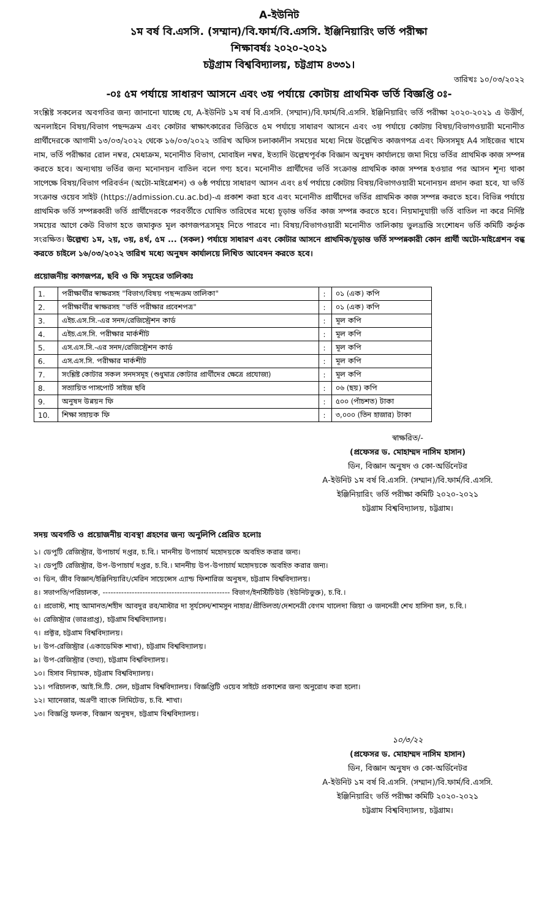A-ইউনিট
১ম বর্ষ বি.এসসি. (সম্মান)/বি.ফার্ম/বি.এসসি. ইঞ্জিনিয়ারিং ভর্তি পরীক্ষা
শিক্ষাবর্ষঃ ২০২০-২০২১
চট্টগ্রাম বিশ্ববিদ্যালয়, চট্টগ্রাম ৪৩৩১।
তারিখঃ ১০/০৩/২০২২
-০ঃ ৫ম পর্যায়ে সাধারণ আসনে এবং ৩য় পর্যায়ে কোটায় প্রাথমিক ভর্তি বিজ্ঞপ্তি ০ঃ-
সংশ্লিষ্ট সকলের অবগতির জন্য জানানো যাচ্ছে যে, A-ইউনিট ১ম বর্ষ বি.এসসি. (সম্মান)/বি.ফার্ম/বি.এসসি. ইঞ্জিনিয়ারিং ভর্তি পরীক্ষা ২০২০-২০২১ এ উত্তীর্ণ, অনলাইনে বিষয়/বিভাগ পছন্দক্রম এবং কোটার স্বাক্ষাৎকারের ভিত্তিতে ৫ম পর্যায়ে সাধারণ আসনে এবং ৩য় পর্যায়ে কোটায় বিষয়/বিভাগওয়ারী মনোনীত প্রার্থীদেরকে আগামী ১৩/০৩/২০২২ থেকে ১৬/০৩/২০২২ তারিখ অফিস চলাকালীন সময়ের মধ্যে নিম্নে উল্লেখিত কাজগপত্র এবং ফিসসমূহ A4 সাইজের খামে নাম, ভর্তি পরীক্ষার রোল নম্বর, মেধাক্রম, মনোনীত বিভাগ, মোবাইল নম্বর, ইত্যাদি উল্লেখপূর্বক বিজ্ঞান অনুষদ কার্যালয়ে জমা দিয়ে ভর্তির প্রাথমিক কাজ সম্পন্ন করতে হবে। অন্যথায় ভর্তির জন্য মনোনয়ন বাতিল বলে গণ্য হবে। মনোনীত প্রার্থীদের ভর্তি সংক্রান্ত প্রাথমিক কাজ সম্পন্ন হওয়ার পর আসন শূন্য থাকা সাপেক্ষে বিষয়/বিভাগ পরিবর্তন (অটো-মাইগ্রেশন) ও ৬ষ্ঠ পর্যায়ে সাধারণ আসন এবং ৪র্থ পর্যায়ে কোটায় বিষয়/বিভাগওয়ারী মনোনয়ন প্রদান করা হবে, যা ভর্তি সংক্রান্ত ওয়েব সাইট (https://admission.cu.ac.bd)-এ প্রকাশ করা হবে এবং মনোনীত প্রার্থীদের ভর্তির প্রাথমিক কাজ সম্পন্ন করতে হবে। বিভিন্ন পর্যায়ে প্রাথমিক ভর্তি সম্পন্নকারী ভর্তি প্রার্থীদেরকে পরবর্তীতে ঘোষিত তারিখের মধ্যে চূড়ান্ত ভর্তির কাজ সম্পন্ন করতে হবে। নিয়মানুযায়ী ভর্তি বাতিল না করে নির্দিষ্ট সময়ের আগে কেউ বিভাগ হতে জমাকৃত মূল কাগজপত্রসমূহ নিতে পারবে না। বিষয়/বিভাগওয়ারী মনোনীত তালিকায় ভুলভ্রান্তি সংশোধন ভর্তি কমিটি কর্তৃক সংরক্ষিত। উল্লেখ্য ১ম, ২য়, ৩য়, ৪র্থ, ৫ম ... (সকল) পর্যায়ে সাধারণ এবং কোটার আসনে প্রাথমিক/চূড়ান্ত ভর্তি সম্পন্নকারী কোন প্রার্থী অটো-মাইগ্রেশন বন্ধ করতে চাইলে ১৬/০৩/২০২২ তারিখ মধ্যে অনুষদ কার্যালয়ে লিখিত আবেদন করতে হবে।
প্রয়োজনীয় কাগজপত্র, ছবি ও ফি সমূহের তালিকাঃ
| 1. | পরীক্ষার্থীর স্বাক্ষরসহ "বিভাগ/বিষয় পছন্দক্রম তালিকা" | : | ০১ (এক) কপি |
| 2. | পরীক্ষার্থীর স্বাক্ষরসহ "ভর্তি পরীক্ষার প্রবেশপত্র" | : | ০১ (এক) কপি |
| 3. | এইচ.এস.সি.-এর সনদ/রেজিস্ট্রেশন কার্ড | : | মূল কপি |
| 4. | এইচ.এস.সি. পরীক্ষার মার্কশীট | : | মূল কপি |
| 5. | এস.এস.সি.-এর সনদ/রেজিস্ট্রেশন কার্ড | : | মূল কপি |
| 6. | এস.এস.সি. পরীক্ষার মার্কশীট | : | মূল কপি |
| 7. | সংশ্লিষ্ট কোটার সকল সনদসমূহ (শুধুমাত্র কোটার প্রার্থীদের ক্ষেত্রে প্রযোজ্য) | : | মূল কপি |
| 8. | সত্যায়িত পাসপোর্ট সাইজ ছবি | : | ০৬ (ছয়) কপি |
| 9. | অনুষদ উন্নয়ন ফি | : | ৫০০ (পাঁচশত) টাকা |
| 10. | শিক্ষা সহায়ক ফি | : | ৩,০০০ (তিন হাজার) টাকা |
স্বাক্ষরিত/-
(প্রফেসর ড. মোহাম্মদ নাসিম হাসান)
ডিন, বিজ্ঞান অনুষদ ও কো-অর্ডিনেটর
A-ইউনিট ১ম বর্ষ বি.এসসি. (সম্মান)/বি.ফার্ম/বি.এসসি.
ইঞ্জিনিয়ারিং ভর্তি পরীক্ষা কমিটি ২০২০-২০২১
চট্টগ্রাম বিশ্ববিদ্যালয়, চট্টগ্রাম।
সদয় অবগতি ও প্রয়োজনীয় ব্যবস্থা গ্রহণের জন্য অনুলিপি প্রেরিত হলোঃ
১। ডেপুটি রেজিস্ট্রার, উপাচার্য দপ্তর, চ.বি.। মাননীয় উপাচার্য মহোদয়কে অবহিত করার জন্য।
২। ডেপুটি রেজিস্ট্রার, উপ-উপাচার্য দপ্তর, চ.বি.। মাননীয় উপ-উপাচার্য মহোদয়কে অবহিত করার জন্য।
৩। ডিন, জীব বিজ্ঞান/ইঞ্জিনিয়ারিং/মেরিন সায়েন্সেস এ্যান্ড ফিশারিজ অনুষদ, চট্টগ্রাম বিশ্ববিদ্যালয়।
৪। সভাপতি/পরিচালক, ------------------------------------------------ বিভাগ/ইনস্টিটিউট (ইউনিটভুক্ত), চ.বি.।
৫। প্রভোস্ট, শাহ্ আমানত/শহীদ আবদুর রব/মাস্টার দা সূর্যসেন/শামসুন নাহার/প্রীতিলতা/দেশনেত্রী বেগম খালেদা জিয়া ও জননেত্রী শেখ হাসিনা হল, চ.বি.।
৬। রেজিস্ট্রার (ভারপ্রাপ্ত), চট্টগ্রাম বিশ্ববিদ্যালয়।
৭। প্রক্টর, চট্টগ্রাম বিশ্ববিদ্যালয়।
৮। উপ-রেজিস্ট্রার (একাডেমিক শাখা), চট্টগ্রাম বিশ্ববিদ্যালয়।
৯। উপ-রেজিস্ট্রার (তথ্য), চট্টগ্রাম বিশ্ববিদ্যালয়।
১০। হিসাব নিয়ামক, চট্টগ্রাম বিশ্ববিদ্যালয়।
১১। পরিচালক, আই.সি.টি. সেল, চট্টগ্রাম বিশ্ববিদ্যালয়। বিজ্ঞপ্তিটি ওয়েব সাইটে প্রকাশের জন্য অনুরোধ করা হলো।
১২। ম্যানেজার, অগ্রণী ব্যাংক লিমিটেড, চ.বি. শাখা।
১৩। বিজ্ঞপ্তি ফলক, বিজ্ঞান অনুষদ, চট্টগ্রাম বিশ্ববিদ্যালয়।
১০/৩/২২
(প্রফেসর ড. মোহাম্মদ নাসিম হাসান)
ডিন, বিজ্ঞান অনুষদ ও কো-অর্ডিনেটর
A-ইউনিট ১ম বর্ষ বি.এসসি. (সম্মান)/বি.ফার্ম/বি.এসসি.
ইঞ্জিনিয়ারিং ভর্তি পরীক্ষা কমিটি ২০২০-২০২১
চট্টগ্রাম বিশ্ববিদ্যালয়, চট্টগ্রাম।